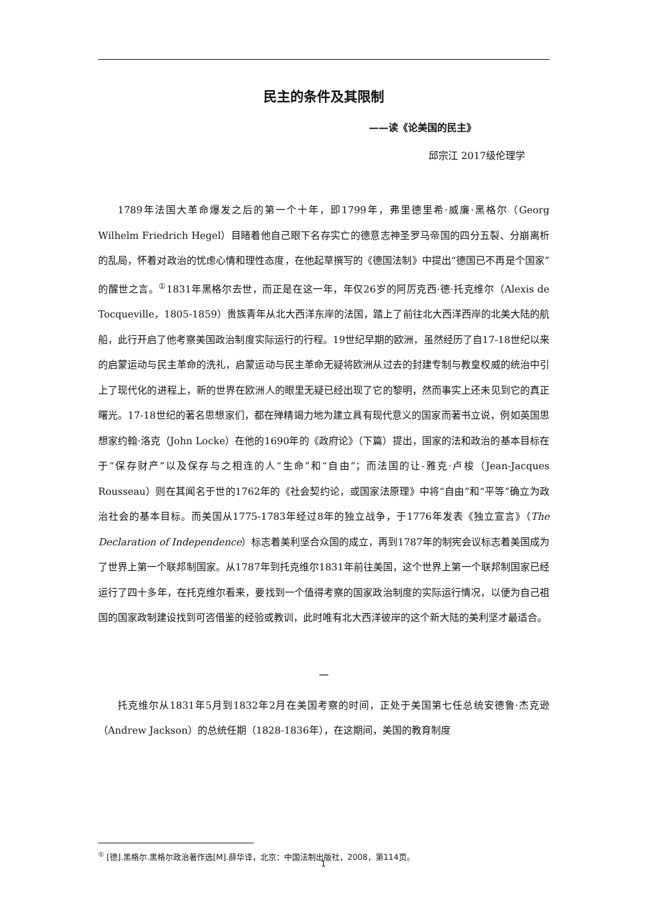民主的条件及其限制
——读《论美国的民主》
邱宗江 2017级伦理学
1789年法国大革命爆发之后的第一个十年，即1799年，弗里德里希·威廉·黑格尔（Georg Wilhelm Friedrich Hegel）目睹着他自己眼下名存实亡的德意志神圣罗马帝国的四分五裂、分崩离析的乱局，怀着对政治的忧虑心情和理性态度，在他起草撰写的《德国法制》中提出“德国已不再是个国家”的醒世之言。<sup>①</sup>1831年黑格尔去世，而正是在这一年，年仅26岁的阿厉克西·德·托克维尔（Alexis de Tocqueville，1805-1859）贵族青年从北大西洋东岸的法国，踏上了前往北大西洋西岸的北美大陆的航船，此行开启了他考察美国政治制度实际运行的行程。19世纪早期的欧洲，虽然经历了自17-18世纪以来的启蒙运动与民主革命的洗礼，启蒙运动与民主革命无疑将欧洲从过去的封建专制与教皇权威的统治中引上了现代化的进程上，新的世界在欧洲人的眼里无疑已经出现了它的黎明，然而事实上还未见到它的真正曙光。17-18世纪的著名思想家们，都在殚精竭力地为建立具有现代意义的国家而著书立说，例如英国思想家约翰·洛克（John Locke）在他的1690年的《政府论》（下篇）提出，国家的法和政治的基本目标在于“保存财产”以及保存与之相连的人“生命”和“自由”；而法国的让-雅克·卢梭（Jean-Jacques Rousseau）则在其闻名于世的1762年的《社会契约论，或国家法原理》中将“自由”和“平等”确立为政治社会的基本目标。而美国从1775-1783年经过8年的独立战争，于1776年发表《独立宣言》（The Declaration of Independence）标志着美利坚合众国的成立，再到1787年的制宪会议标志着美国成为了世界上第一个联邦制国家。从1787年到托克维尔1831年前往美国，这个世界上第一个联邦制国家已经运行了四十多年，在托克维尔看来，要找到一个值得考察的国家政治制度的实际运行情况，以便为自己祖国的国家政制建设找到可咨借鉴的经验或教训，此时唯有北大西洋彼岸的这个新大陆的美利坚才最适合。
一
托克维尔从1831年5月到1832年2月在美国考察的时间，正处于美国第七任总统安德鲁·杰克逊（Andrew Jackson）的总统任期（1828-1836年），在这期间，美国的教育制度
<sup>①</sup> [德].黑格尔.黑格尔政治著作选[M].薛华译，北京：中国法制出版社，2008，第114页。
1